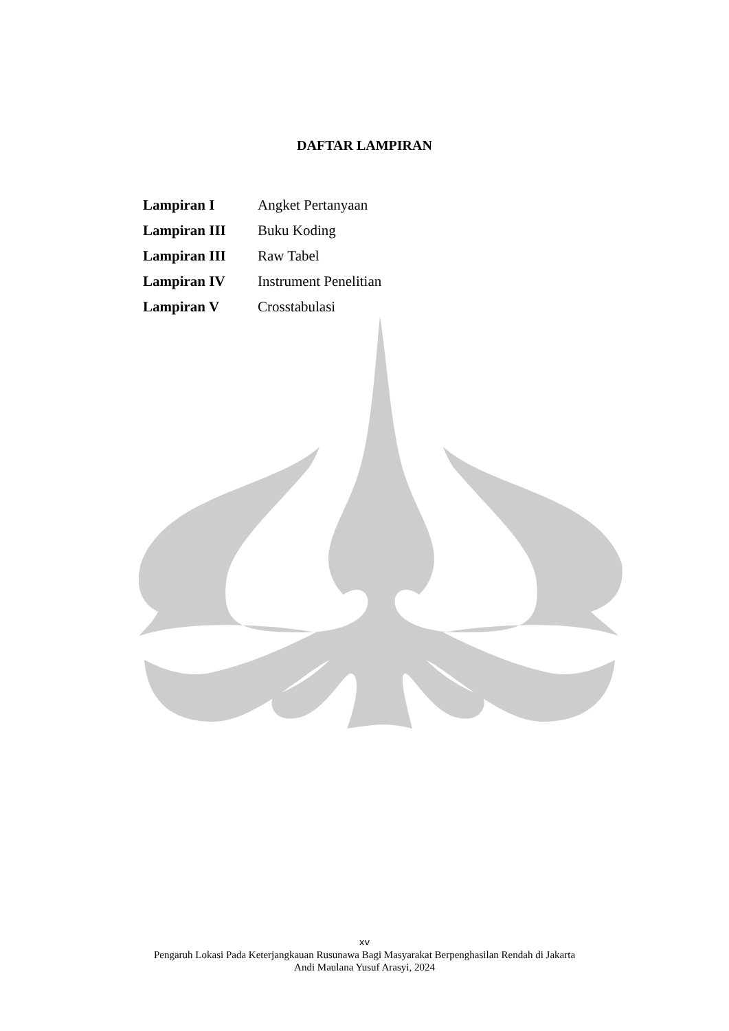DAFTAR LAMPIRAN
| Lampiran I | Angket Pertanyaan |
| Lampiran III | Buku Koding |
| Lampiran III | Raw Tabel |
| Lampiran IV | Instrument Penelitian |
| Lampiran V | Crosstabulasi |
xv
Pengaruh Lokasi Pada Keterjangkauan Rusunawa Bagi Masyarakat Berpenghasilan Rendah di Jakarta
Andi Maulana Yusuf Arasyi, 2024